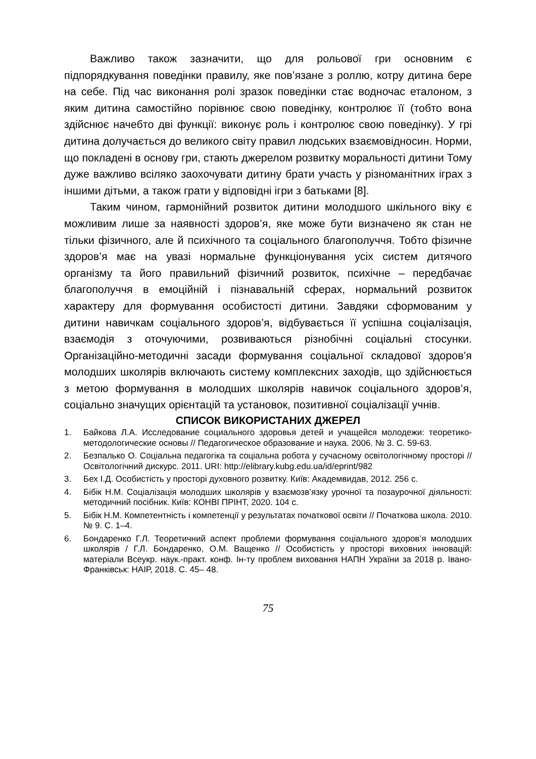Важливо також зазначити, що для рольової гри основним є підпорядкування поведінки правилу, яке пов’язане з роллю, котру дитина бере на себе. Під час виконання ролі зразок поведінки стає водночас еталоном, з яким дитина самостійно порівнює свою поведінку, контролює її (тобто вона здійснює начебто дві функції: виконує роль і контролює свою поведінку). У грі дитина долучається до великого світу правил людських взаємовідносин. Норми, що покладені в основу гри, стають джерелом розвитку моральності дитини Тому дуже важливо всіляко заохочувати дитину брати участь у різноманітних іграх з іншими дітьми, а також грати у відповідні ігри з батьками [8].
Таким чином, гармонійний розвиток дитини молодшого шкільного віку є можливим лише за наявності здоров’я, яке може бути визначено як стан не тільки фізичного, але й психічного та соціального благополуччя. Тобто фізичне здоров’я має на увазі нормальне функціонування усіх систем дитячого організму та його правильний фізичний розвиток, психічне – передбачає благополуччя в емоційній і пізнавальній сферах, нормальний розвиток характеру для формування особистості дитини. Завдяки сформованим у дитини навичкам соціального здоров’я, відбувається її успішна соціалізація, взаємодія з оточуючими, розвиваються різнобічні соціальні стосунки. Організаційно-методичні засади формування соціальної складової здоров’я молодших школярів включають систему комплексних заходів, що здійснюється з метою формування в молодших школярів навичок соціального здоров’я, соціально значущих орієнтацій та установок, позитивної соціалізації учнів.
СПИСОК ВИКОРИСТАНИХ ДЖЕРЕЛ
1. Байкова Л.А. Исследование социального здоровья детей и учащейся молодежи: теоретико-методологические основы // Педагогическое образование и наука. 2006. № 3. С. 59-63.
2. Безпалько О. Соціальна педагогіка та соціальна робота у сучасному освітологічному просторі // Освітологічний дискурс. 2011. URI: http://elibrary.kubg.edu.ua/id/eprint/982
3. Бех І.Д. Особистість у просторі духовного розвитку. Київ: Академвидав, 2012. 256 с.
4. Бібік Н.М. Соціалізація молодших школярів у взаємозв’язку урочної та позаурочної діяльності: методичний посібник. Київ: КОНВІ ПРІНТ, 2020. 104 с.
5. Бібік Н.М. Компетентність і компетенції у результатах початкової освіти // Початкова школа. 2010. № 9. С. 1–4.
6. Бондаренко Г.Л. Теоретичний аспект проблеми формування соціального здоров’я молодших школярів / Г.Л. Бондаренко, О.М. Ващенко // Особистість у просторі виховних інновацій: матеріали Всеукр. наук.-практ. конф. Ін-ту проблем виховання НАПН України за 2018 р. Івано-Франківськ: НАІР, 2018. С. 45– 48.
75